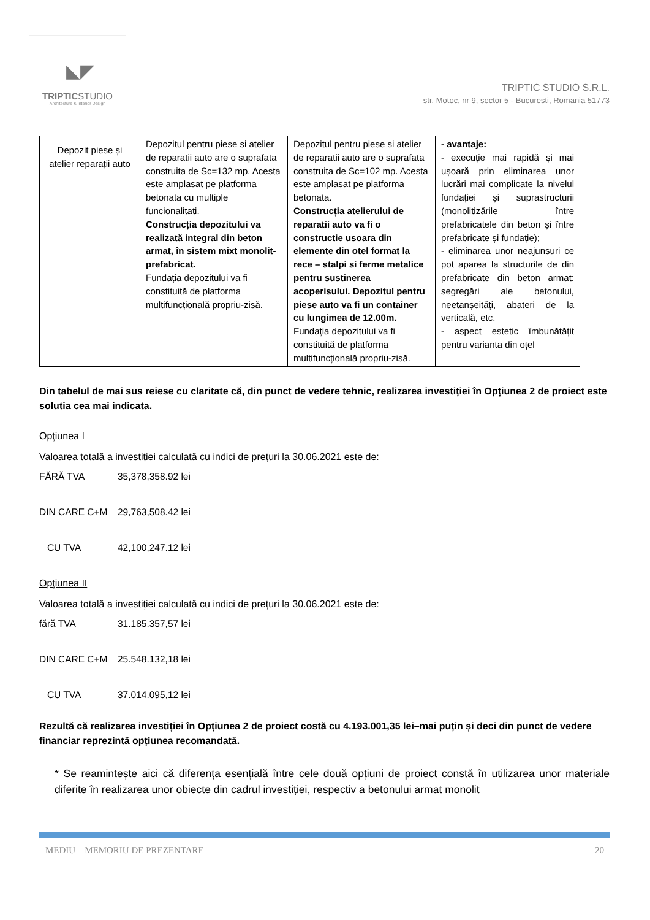◣◤
TRIPTICSTUDIO
Architecture & Interior Design
TRIPTIC STUDIO S.R.L.
str. Motoc, nr 9, sector 5 - Bucuresti, Romania 51773
| Depozit piese și atelier reparații auto | Depozitul pentru piese si atelier de reparatii auto are o suprafata construita de Sc=132 mp. Acesta este amplasat pe platforma betonata cu multiple funcionalitati. Construcția depozitului va realizată integral din beton armat, în sistem mixt monolit-prefabricat. Fundația depozitului va fi constituită de platforma multifuncțională propriu-zisă. | Depozitul pentru piese si atelier de reparatii auto are o suprafata construita de Sc=102 mp. Acesta este amplasat pe platforma betonata. Construcția atelierului de reparatii auto va fi o constructie usoara din elemente din otel format la rece – stalpi si ferme metalice pentru sustinerea acoperisului. Depozitul pentru piese auto va fi un container cu lungimea de 12.00m. Fundația depozitului va fi constituită de platforma multifuncțională propriu-zisă. | - avantaje: - execuție mai rapidă și mai ușoară prin eliminarea unor lucrări mai complicate la nivelul fundației și suprastructurii (monolitizările între prefabricatele din beton și între prefabricate și fundație); - eliminarea unor neajunsuri ce pot aparea la structurile de din prefabricate din beton armat: segregări ale betonului, neetanșeități, abateri de la verticală, etc. - aspect estetic îmbunătățit pentru varianta din oțel |
Din tabelul de mai sus reiese cu claritate că, din punct de vedere tehnic, realizarea investiției în Opțiunea 2 de proiect este solutia cea mai indicata.
Opțiunea I
Valoarea totală a investiției calculată cu indici de prețuri la 30.06.2021 este de:
FĂRĂ TVA 35,378,358.92 lei
DIN CARE C+M 29,763,508.42 lei
CU TVA 42,100,247.12 lei
Opțiunea II
Valoarea totală a investiției calculată cu indici de prețuri la 30.06.2021 este de:
fără TVA 31.185.357,57 lei
DIN CARE C+M 25.548.132,18 lei
CU TVA 37.014.095,12 lei
Rezultă că realizarea investiției în Opțiunea 2 de proiect costă cu 4.193.001,35 lei–mai puțin și deci din punct de vedere financiar reprezintă opțiunea recomandată.
* Se reamintește aici că diferența esențială între cele două opțiuni de proiect constă în utilizarea unor materiale diferite în realizarea unor obiecte din cadrul investiției, respectiv a betonului armat monolit
MEDIU – MEMORIU DE PREZENTARE 20